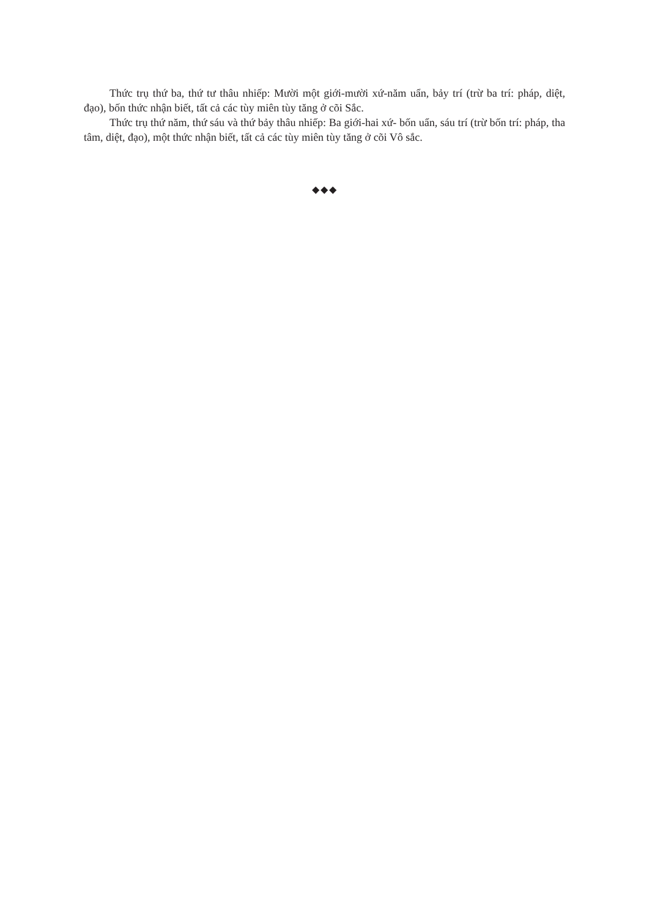Thức trụ thứ ba, thứ tư thâu nhiếp: Mười một giới-mười xứ-năm uẩn, bảy trí (trừ ba trí: pháp, diệt, đạo), bốn thức nhận biết, tất cả các tùy miên tùy tăng ở cõi Sắc.
Thức trụ thứ năm, thứ sáu và thứ bảy thâu nhiếp: Ba giới-hai xứ- bốn uẩn, sáu trí (trừ bốn trí: pháp, tha tâm, diệt, đạo), một thức nhận biết, tất cả các tùy miên tùy tăng ở cõi Vô sắc.
◆◆◆